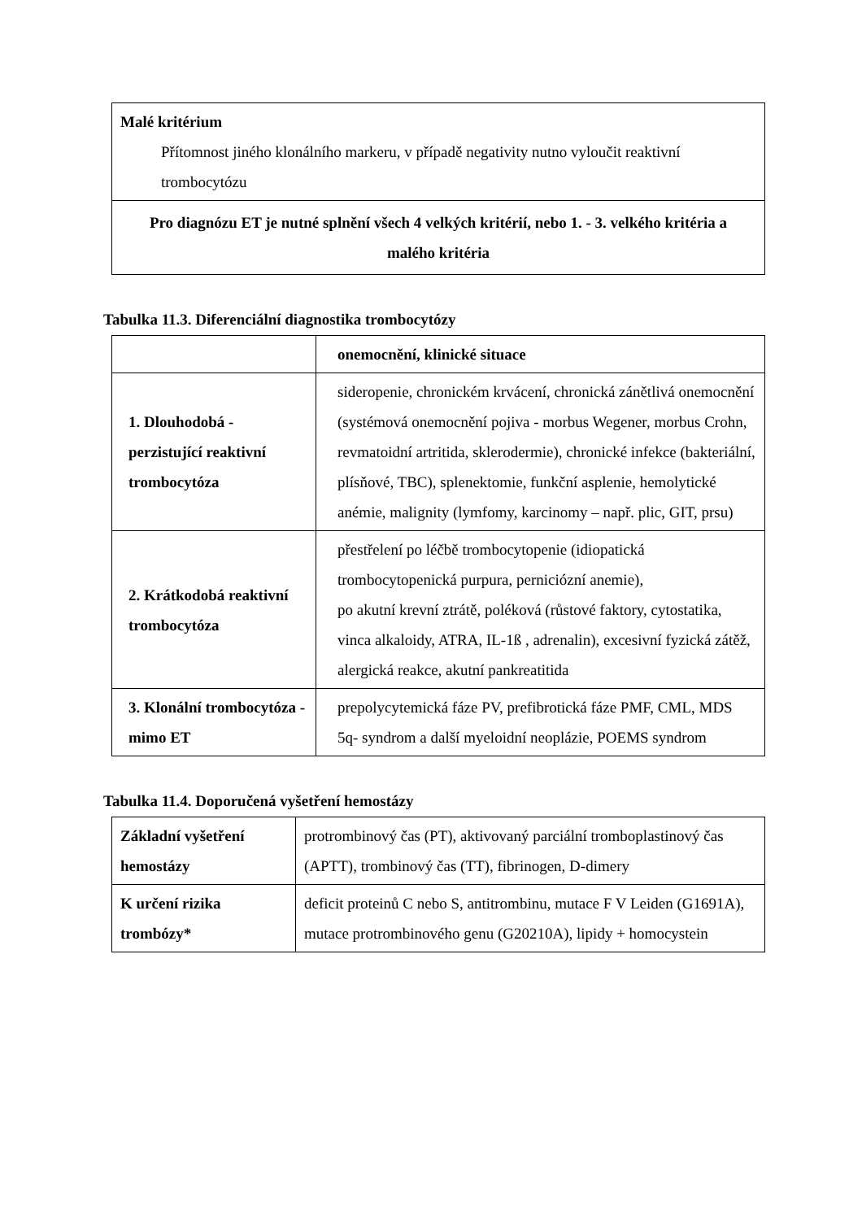| Malé kritérium Přítomnost jiného klonálního markeru, v případě negativity nutno vyloučit reaktivní trombocytózu |
| Pro diagnózu ET je nutné splnění všech 4 velkých kritérií, nebo 1. - 3. velkého kritéria a malého kritéria |
Tabulka 11.3. Diferenciální diagnostika trombocytózy
| | onemocnění, klinické situace |
| --- | --- |
| 1. Dlouhodobá - perzistující reaktivní trombocytóza | sideropenie, chronickém krvácení, chronická zánětlivá onemocnění (systémová onemocnění pojiva - morbus Wegener, morbus Crohn, revmatoidní artritida, sklerodermie), chronické infekce (bakteriální, plísňové, TBC), splenektomie, funkční asplenie, hemolytické anémie, malignity (lymfomy, karcinomy – např. plic, GIT, prsu) |
| 2. Krátkodobá reaktivní trombocytóza | přestřelení po léčbě trombocytopenie (idiopatická trombocytopenická purpura, perniciózní anemie), po akutní krevní ztrátě, poléková (růstové faktory, cytostatika, vinca alkaloidy, ATRA, IL-1ß , adrenalin), excesivní fyzická zátěž, alergická reakce, akutní pankreatitida |
| 3. Klonální trombocytóza - mimo ET | prepolycytemická fáze PV, prefibrotická fáze PMF, CML, MDS 5q- syndrom a další myeloidní neoplázie, POEMS syndrom |
Tabulka 11.4. Doporučená vyšetření hemostázy
| Základní vyšetření hemostázy | protrombinový čas (PT), aktivovaný parciální tromboplastinový čas (APTT), trombinový čas (TT), fibrinogen, D-dimery |
| K určení rizika trombózy* | deficit proteinů C nebo S, antitrombinu, mutace F V Leiden (G1691A), mutace protrombinového genu (G20210A), lipidy + homocystein |